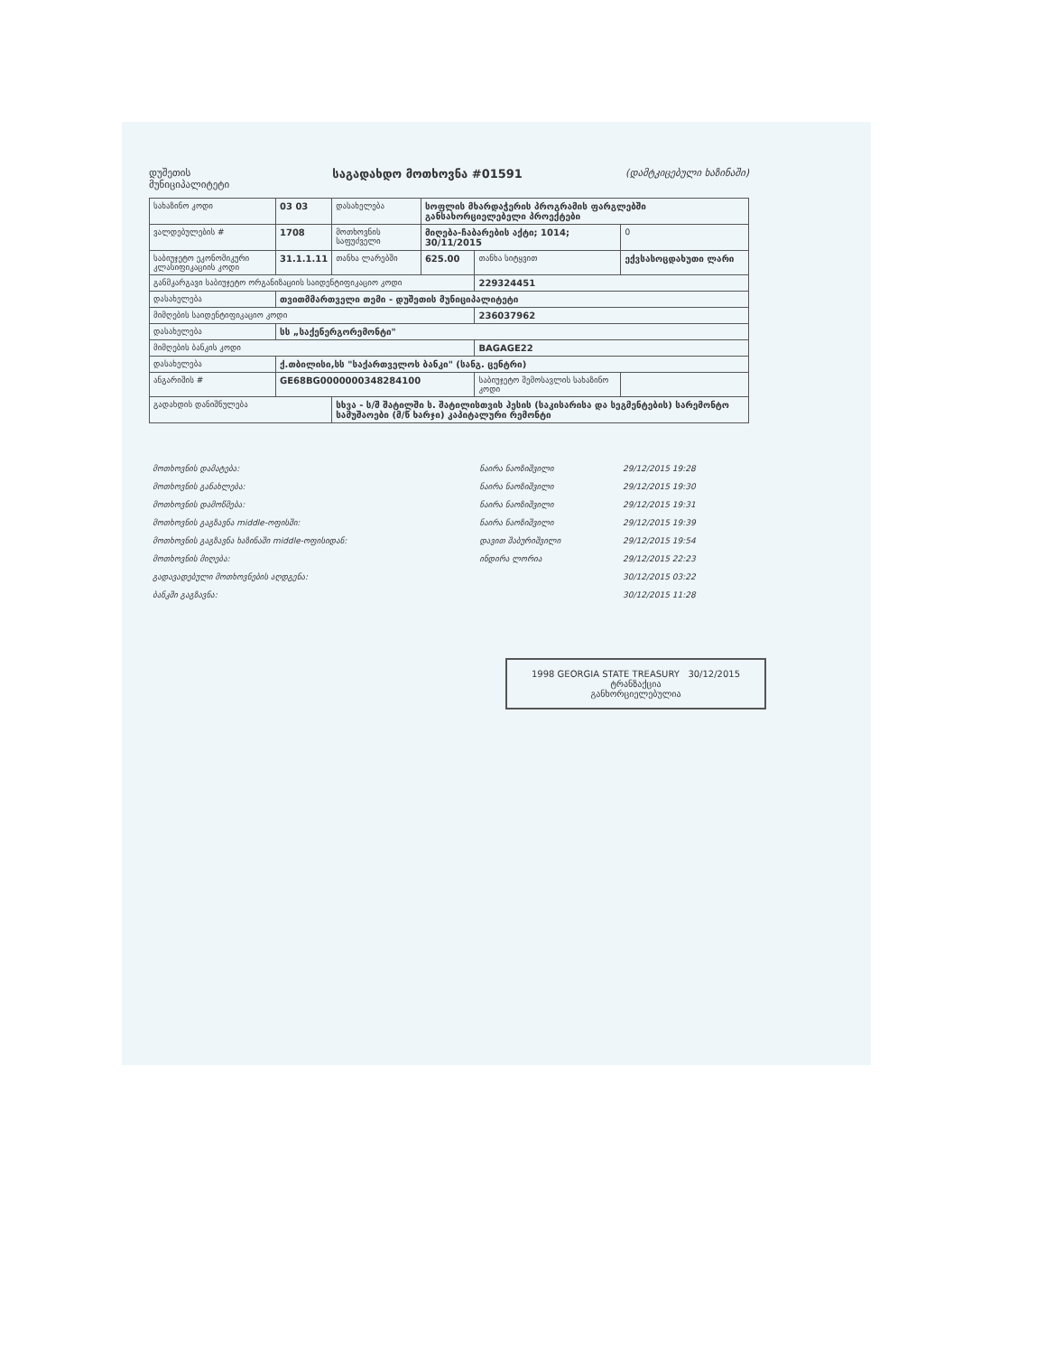დუშეთის
მუნიციპალიტეტი
საგადახდო მოთხოვნა #01591
(დამტკიცებული ხაზინაში)
| სახაზინო კოდი | 03 03 | დასახელება | სოფლის მხარდაჭერის პროგრამის ფარგლებში განსახორციელებელი პროექტები | | | |
| ვალდებულების # | 1708 | მოთხოვნის საფუძველი | მიღება-ჩაბარების აქტი; 1014; 30/11/2015 | | | 0 |
| საბიუჯეტო ეკონომიკური კლასიფიკაციის კოდი | 31.1.1.11 | თანხა ლარებში | 625.00 | თანხა სიტყვით | ექვსასოცდახუთი ლარი | |
| განმკარგავი საბიუჯეტო ორგანიზაციის საიდენტიფიკაციო კოდი | | | | 229324451 | | |
| დასახელება | თვითმმართველი თემი - დუშეთის მუნიციპალიტეტი | | | | | |
| მიმღების საიდენტიფიკაციო კოდი | | | | 236037962 | | |
| დასახელება | სს „საქენერგორემონტი" | | | | | |
| მიმღების ბანკის კოდი | | | | BAGAGE22 | | |
| დასახელება | ქ.თბილისი,სს "საქართველოს ბანკი" (სანგ. ცენტრი) | | | | | |
| ანგარიშის # | GE68BG0000000348284100 | | | საბიუჯეტო შემოსავლის სახაზინო კოდი | | |
| გადახდის დანიშნულება | | სხვა - ს/შ შატილში ს. შატილისთვის ჰესის (საკისარისა და სეგმენტების) სარემონტო სამუშაოები (მ/წ ხარჯი) კაპიტალური რემონტი | | | | |
| მოთხოვნის დამატება: | ნაირა ნაოზიშვილი | 29/12/2015 19:28 |
| მოთხოვნის განახლება: | ნაირა ნაოზიშვილი | 29/12/2015 19:30 |
| მოთხოვნის დამოწმება: | ნაირა ნაოზიშვილი | 29/12/2015 19:31 |
| მოთხოვნის გაგზავნა middle-ოფისში: | ნაირა ნაოზიშვილი | 29/12/2015 19:39 |
| მოთხოვნის გაგზავნა ხაზინაში middle-ოფისიდან: | დავით შაბურიშვილი | 29/12/2015 19:54 |
| მოთხოვნის მიღება: | ინდირა ლორია | 29/12/2015 22:23 |
| გადავადებული მოთხოვნების აღდგენა: | | 30/12/2015 03:22 |
| ბანკში გაგზავნა: | | 30/12/2015 11:28 |
1998 GEORGIA STATE TREASURY 30/12/2015
ტრანზაქცია
განხორციელებულია